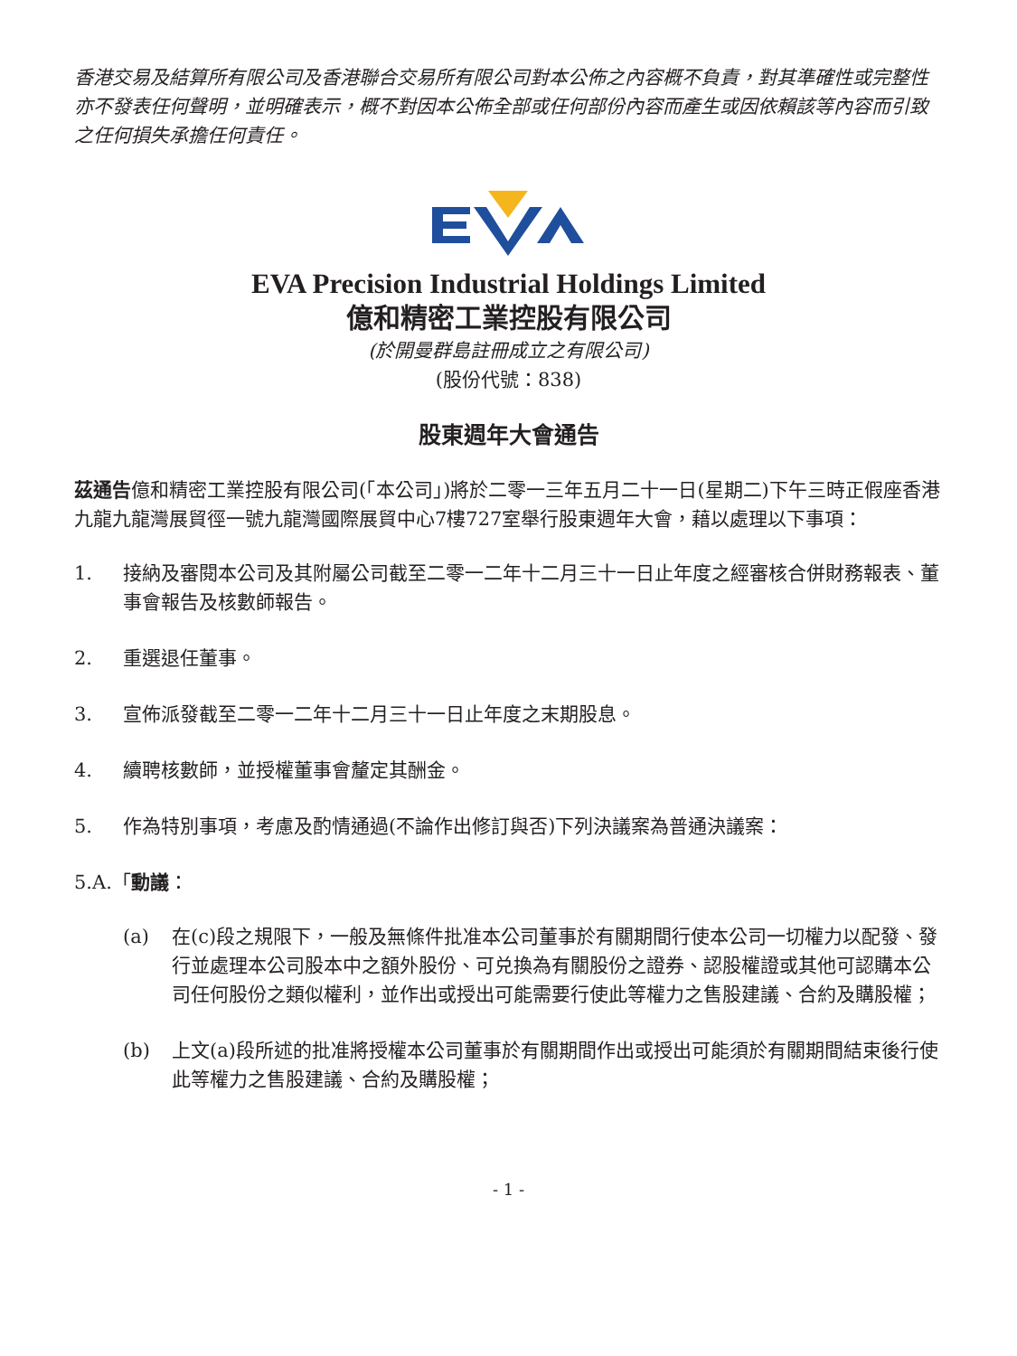香港交易及結算所有限公司及香港聯合交易所有限公司對本公佈之內容概不負責，對其準確性或完整性亦不發表任何聲明，並明確表示，概不對因本公佈全部或任何部份內容而產生或因依賴該等內容而引致之任何損失承擔任何責任。
EVA Precision Industrial Holdings Limited
億和精密工業控股有限公司
(於開曼群島註冊成立之有限公司)
(股份代號：838)
股東週年大會通告
茲通告億和精密工業控股有限公司(「本公司」)將於二零一三年五月二十一日(星期二)下午三時正假座香港九龍九龍灣展貿徑一號九龍灣國際展貿中心7樓727室舉行股東週年大會，藉以處理以下事項：
1. 接納及審閱本公司及其附屬公司截至二零一二年十二月三十一日止年度之經審核合併財務報表、董事會報告及核數師報告。
2. 重選退任董事。
3. 宣佈派發截至二零一二年十二月三十一日止年度之末期股息。
4. 續聘核數師，並授權董事會釐定其酬金。
5. 作為特別事項，考慮及酌情通過(不論作出修訂與否)下列決議案為普通決議案：
5.A.「動議：
(a) 在(c)段之規限下，一般及無條件批准本公司董事於有關期間行使本公司一切權力以配發、發行並處理本公司股本中之額外股份、可兑換為有關股份之證券、認股權證或其他可認購本公司任何股份之類似權利，並作出或授出可能需要行使此等權力之售股建議、合約及購股權；
(b) 上文(a)段所述的批准將授權本公司董事於有關期間作出或授出可能須於有關期間結束後行使此等權力之售股建議、合約及購股權；
- 1 -